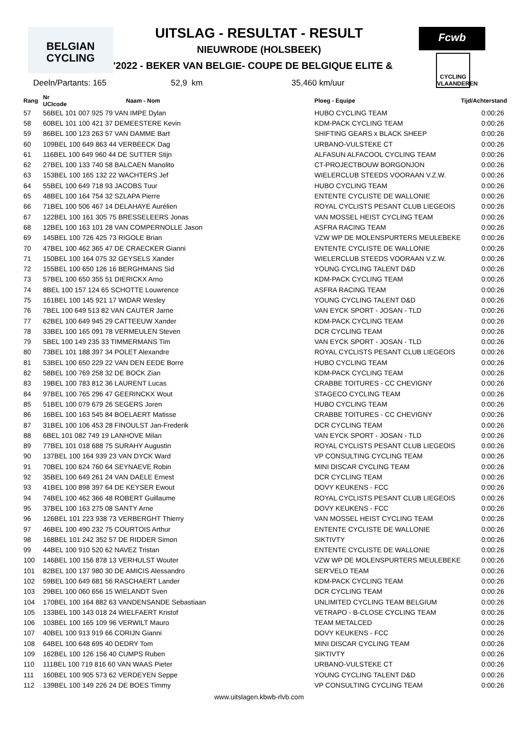BELGIAN
CYCLING
UITSLAG - RESULTAT - RESULT
NIEUWRODE (HOLSBEEK)
Fcwb
'2022 - BEKER VAN BELGIE- COUPE DE BELGIQUE ELITE &
CYCLING VLAANDEREN
Deeln/Partants: 165 52,9 km 35,460 km/uur
| Rang | Nr UCIcode | Naam - Nom | Ploeg - Equipe | Tijd/Achterstand |
| --- | --- | --- | --- | --- |
| 57 | 56BEL 101 007 925 79 VAN IMPE Dylan | | HUBO CYCLING TEAM | 0:00:26 |
| 58 | 60BEL 101 100 421 37 DEMEESTERE Kevin | | KDM-PACK CYCLING TEAM | 0:00:26 |
| 59 | 86BEL 100 123 263 57 VAN DAMME Bart | | SHIFTING GEARS x BLACK SHEEP | 0:00:26 |
| 60 | 109BEL 100 649 863 44 VERBEECK Dag | | URBANO-VULSTEKE CT | 0:00:26 |
| 61 | 116BEL 100 649 960 44 DE SUTTER Stijn | | ALFASUN ALFACOOL CYCLING TEAM | 0:00:26 |
| 62 | 27BEL 100 133 740 58 BALCAEN Manolito | | CT-PROJECTBOUW BORGONJON | 0:00:26 |
| 63 | 153BEL 100 165 132 22 WACHTERS Jef | | WIELERCLUB STEEDS VOORAAN V.Z.W. | 0:00:26 |
| 64 | 55BEL 100 649 718 93 JACOBS Tuur | | HUBO CYCLING TEAM | 0:00:26 |
| 65 | 48BEL 100 164 754 32 SZLAPA Pierre | | ENTENTE CYCLISTE DE WALLONIE | 0:00:26 |
| 66 | 71BEL 100 506 467 14 DELAHAYE Aurélien | | ROYAL CYCLISTS PESANT CLUB LIEGEOIS | 0:00:26 |
| 67 | 122BEL 100 161 305 75 BRESSELEERS Jonas | | VAN MOSSEL HEIST CYCLING TEAM | 0:00:26 |
| 68 | 12BEL 100 163 101 28 VAN COMPERNOLLE Jason | | ASFRA RACING TEAM | 0:00:26 |
| 69 | 145BEL 100 726 425 73 RIGOLE Brian | | VZW WP DE MOLENSPURTERS MEULEBEKE | 0:00:26 |
| 70 | 47BEL 100 462 365 47 DE CRAECKER Gianni | | ENTENTE CYCLISTE DE WALLONIE | 0:00:26 |
| 71 | 150BEL 100 164 075 32 GEYSELS Xander | | WIELERCLUB STEEDS VOORAAN V.Z.W. | 0:00:26 |
| 72 | 155BEL 100 650 126 16 BERGHMANS Sid | | YOUNG CYCLING TALENT D&D | 0:00:26 |
| 73 | 57BEL 100 650 355 51 DIERICKX Arno | | KDM-PACK CYCLING TEAM | 0:00:26 |
| 74 | 8BEL 100 157 124 65 SCHOTTE Louwrence | | ASFRA RACING TEAM | 0:00:26 |
| 75 | 161BEL 100 145 921 17 WIDAR Wesley | | YOUNG CYCLING TALENT D&D | 0:00:26 |
| 76 | 7BEL 100 649 513 82 VAN CAUTER Jarne | | VAN EYCK SPORT - JOSAN - TLD | 0:00:26 |
| 77 | 62BEL 100 649 945 29 CATTEEUW Xander | | KDM-PACK CYCLING TEAM | 0:00:26 |
| 78 | 33BEL 100 165 091 78 VERMEULEN Steven | | DCR CYCLING TEAM | 0:00:26 |
| 79 | 5BEL 100 149 235 33 TIMMERMANS Tim | | VAN EYCK SPORT - JOSAN - TLD | 0:00:26 |
| 80 | 73BEL 101 188 397 34 POLET Alexandre | | ROYAL CYCLISTS PESANT CLUB LIEGEOIS | 0:00:26 |
| 81 | 53BEL 100 650 229 22 VAN DEN EEDE Borre | | HUBO CYCLING TEAM | 0:00:26 |
| 82 | 58BEL 100 769 258 32 DE BOCK Zian | | KDM-PACK CYCLING TEAM | 0:00:26 |
| 83 | 19BEL 100 783 812 36 LAURENT Lucas | | CRABBE TOITURES - CC CHEVIGNY | 0:00:26 |
| 84 | 97BEL 100 765 296 47 GEERINCKX Wout | | STAGECO CYCLING TEAM | 0:00:26 |
| 85 | 51BEL 100 079 679 26 SEGERS Joren | | HUBO CYCLING TEAM | 0:00:26 |
| 86 | 16BEL 100 163 545 84 BOELAERT Matisse | | CRABBE TOITURES - CC CHEVIGNY | 0:00:26 |
| 87 | 31BEL 100 106 453 28 FINOULST Jan-Frederik | | DCR CYCLING TEAM | 0:00:26 |
| 88 | 6BEL 101 082 749 19 LANHOVE Milan | | VAN EYCK SPORT - JOSAN - TLD | 0:00:26 |
| 89 | 77BEL 101 018 688 75 SURAHY Augustin | | ROYAL CYCLISTS PESANT CLUB LIEGEOIS | 0:00:26 |
| 90 | 137BEL 100 164 939 23 VAN DYCK Ward | | VP CONSULTING CYCLING TEAM | 0:00:26 |
| 91 | 70BEL 100 624 760 64 SEYNAEVE Robin | | MINI DISCAR CYCLING TEAM | 0:00:26 |
| 92 | 35BEL 100 649 261 24 VAN DAELE Ernest | | DCR CYCLING TEAM | 0:00:26 |
| 93 | 41BEL 100 898 397 64 DE KEYSER Ewout | | DOVY KEUKENS - FCC | 0:00:26 |
| 94 | 74BEL 100 462 366 48 ROBERT Guillaume | | ROYAL CYCLISTS PESANT CLUB LIEGEOIS | 0:00:26 |
| 95 | 37BEL 100 163 275 08 SANTY Arne | | DOVY KEUKENS - FCC | 0:00:26 |
| 96 | 126BEL 101 223 938 73 VERBERGHT Thierry | | VAN MOSSEL HEIST CYCLING TEAM | 0:00:26 |
| 97 | 46BEL 100 490 232 75 COURTOIS Arthur | | ENTENTE CYCLISTE DE WALLONIE | 0:00:26 |
| 98 | 168BEL 101 242 352 57 DE RIDDER Simon | | SIKTIVTY | 0:00:26 |
| 99 | 44BEL 100 910 520 62 NAVEZ Tristan | | ENTENTE CYCLISTE DE WALLONIE | 0:00:26 |
| 100 | 146BEL 100 156 878 13 VERHULST Wouter | | VZW WP DE MOLENSPURTERS MEULEBEKE | 0:00:26 |
| 101 | 82BEL 100 137 980 30 DE AMICIS Alessandro | | SER'VELO TEAM | 0:00:26 |
| 102 | 59BEL 100 649 681 56 RASCHAERT Lander | | KDM-PACK CYCLING TEAM | 0:00:26 |
| 103 | 29BEL 100 060 656 15 WIELANDT Sven | | DCR CYCLING TEAM | 0:00:26 |
| 104 | 170BEL 100 164 882 63 VANDENSANDE Sebastiaan | | UNLIMITED CYCLING TEAM BELGIUM | 0:00:26 |
| 105 | 133BEL 100 143 018 24 WIELFAERT Kristof | | VETRAPO - B-CLOSE CYCLING TEAM | 0:00:26 |
| 106 | 103BEL 100 165 109 96 VERWILT Mauro | | TEAM METALCED | 0:00:26 |
| 107 | 40BEL 100 913 919 66 CORIJN Gianni | | DOVY KEUKENS - FCC | 0:00:26 |
| 108 | 64BEL 100 648 695 40 DEDRY Tom | | MINI DISCAR CYCLING TEAM | 0:00:26 |
| 109 | 162BEL 100 126 156 40 CUMPS Ruben | | SIKTIVTY | 0:00:26 |
| 110 | 111BEL 100 719 816 60 VAN WAAS Pieter | | URBANO-VULSTEKE CT | 0:00:26 |
| 111 | 160BEL 100 905 573 62 VERDEYEN Seppe | | YOUNG CYCLING TALENT D&D | 0:00:26 |
| 112 | 139BEL 100 149 226 24 DE BOES Timmy | | VP CONSULTING CYCLING TEAM | 0:00:26 |
www.uitslagen.kbwb-rlvb.com